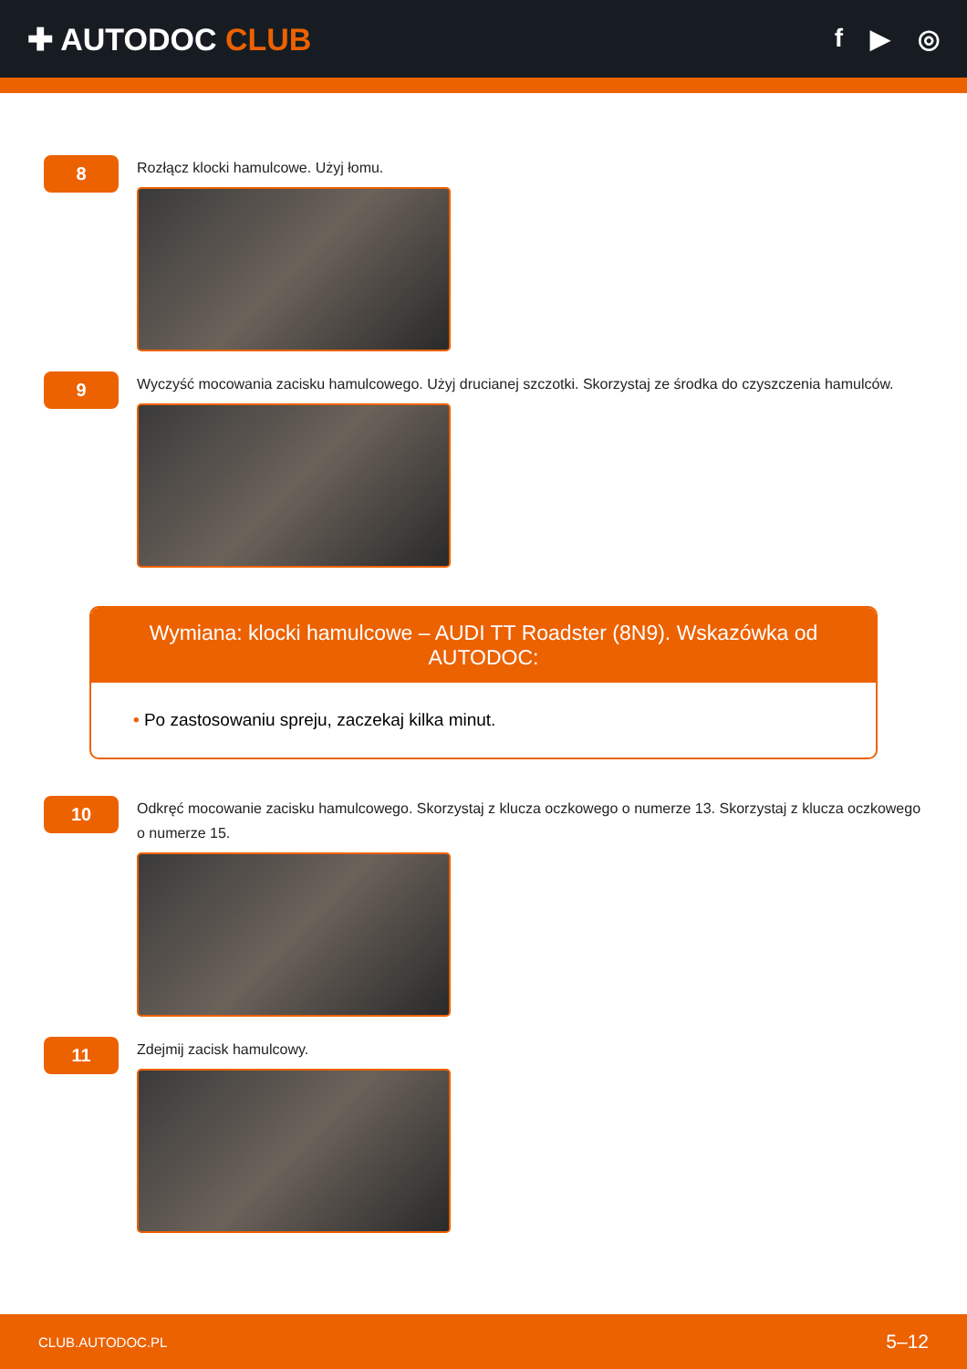✚ AUTODOC CLUB
f ▶ ◎
8
Rozłącz klocki hamulcowe. Użyj łomu.
9
Wyczyść mocowania zacisku hamulcowego. Użyj drucianej szczotki. Skorzystaj ze środka do czyszczenia hamulców.
Wymiana: klocki hamulcowe – AUDI TT Roadster (8N9). Wskazówka od AUTODOC:
• Po zastosowaniu spreju, zaczekaj kilka minut.
10
Odkręć mocowanie zacisku hamulcowego. Skorzystaj z klucza oczkowego o numerze 13. Skorzystaj z klucza oczkowego o numerze 15.
11
Zdejmij zacisk hamulcowy.
CLUB.AUTODOC.PL 5–12